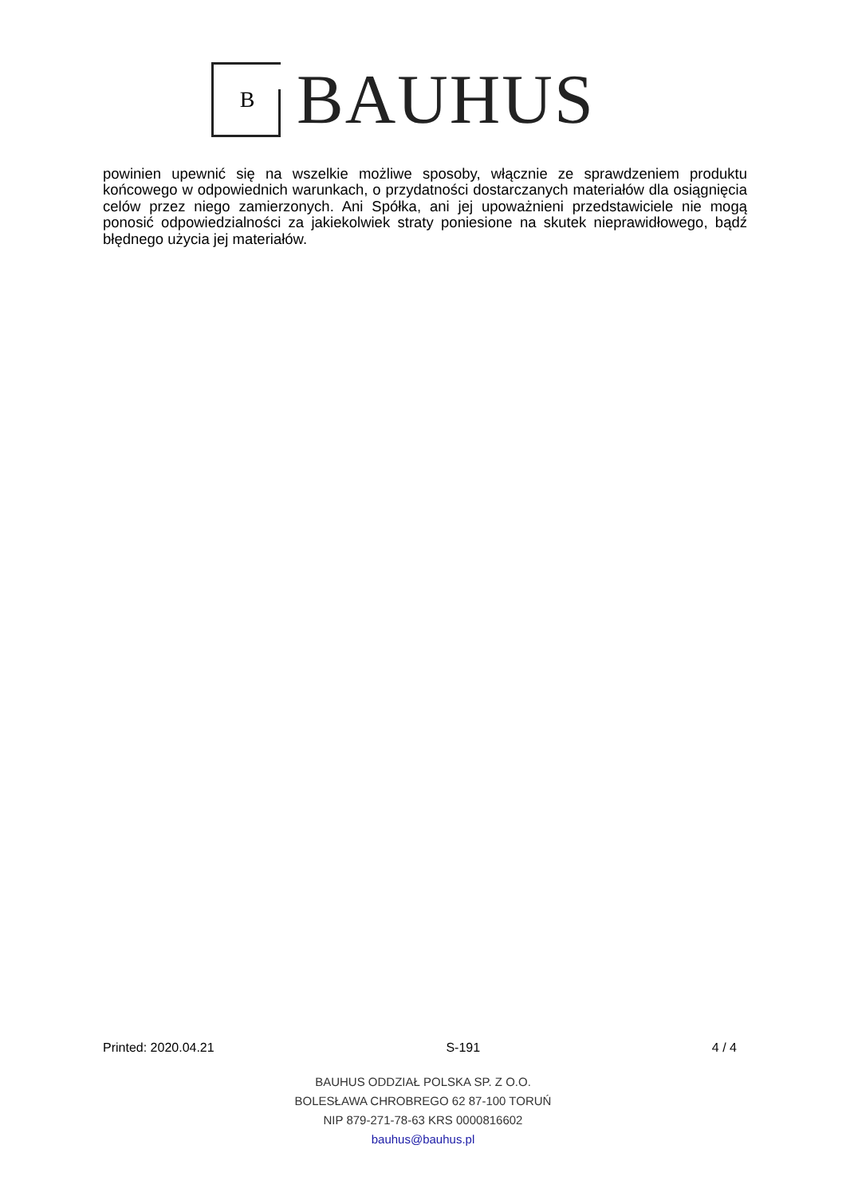B
BAUHUS
powinien upewnić się na wszelkie możliwe sposoby, włącznie ze sprawdzeniem produktu końcowego w odpowiednich warunkach, o przydatności dostarczanych materiałów dla osiągnięcia celów przez niego zamierzonych. Ani Spółka, ani jej upoważnieni przedstawiciele nie mogą ponosić odpowiedzialności za jakiekolwiek straty poniesione na skutek nieprawidłowego, bądź błędnego użycia jej materiałów.
Printed: 2020.04.21 S-191 4 / 4
BAUHUS ODDZIAŁ POLSKA SP. Z O.O.
BOLESŁAWA CHROBREGO 62 87-100 TORUŃ
NIP 879-271-78-63 KRS 0000816602
bauhus@bauhus.pl